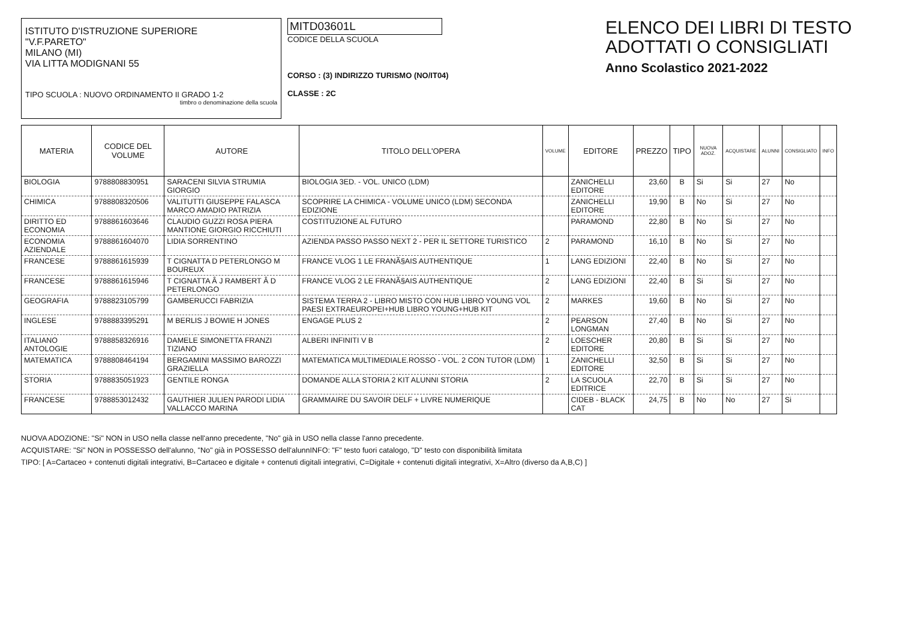ISTITUTO D'ISTRUZIONE SUPERIORE
"V.F.PARETO"
MILANO (MI)
VIA LITTA MODIGNANI 55
TIPO SCUOLA : NUOVO ORDINAMENTO II GRADO 1-2
timbro o denominazione della scuola
MITD03601L
CODICE DELLA SCUOLA
CORSO : (3) INDIRIZZO TURISMO (NO/IT04)
CLASSE : 2C
ELENCO DEI LIBRI DI TESTO
ADOTTATI O CONSIGLIATI
Anno Scolastico 2021-2022
| MATERIA | CODICE DEL VOLUME | AUTORE | TITOLO DELL'OPERA | VOLUME | EDITORE | PREZZO | TIPO | NUOVA ADOZ. | ACQUISTARE | ALUNNI | CONSIGLIATO | INFO |
| --- | --- | --- | --- | --- | --- | --- | --- | --- | --- | --- | --- | --- |
| BIOLOGIA | 9788808830951 | SARACENI SILVIA STRUMIA GIORGIO | BIOLOGIA 3ED. - VOL. UNICO (LDM) | | ZANICHELLI EDITORE | 23,60 | B | Si | Si | 27 | No | |
| CHIMICA | 9788808320506 | VALITUTTI GIUSEPPE FALASCA MARCO AMADIO PATRIZIA | SCOPRIRE LA CHIMICA - VOLUME UNICO (LDM) SECONDA EDIZIONE | | ZANICHELLI EDITORE | 19,90 | B | No | Si | 27 | No | |
| DIRITTO ED ECONOMIA | 9788861603646 | CLAUDIO GUZZI ROSA PIERA MANTIONE GIORGIO RICCHIUTI | COSTITUZIONE AL FUTURO | | PARAMOND | 22,80 | B | No | Si | 27 | No | |
| ECONOMIA AZIENDALE | 9788861604070 | LIDIA SORRENTINO | AZIENDA PASSO PASSO NEXT 2 - PER IL SETTORE TURISTICO | 2 | PARAMOND | 16,10 | B | No | Si | 27 | No | |
| FRANCESE | 9788861615939 | T CIGNATTA D PETERLONGO M BOUREUX | FRANCE VLOG 1 LE FRANÃ§AIS AUTHENTIQUE | 1 | LANG EDIZIONI | 22,40 | B | No | Si | 27 | No | |
| FRANCESE | 9788861615946 | T CIGNATTA Â J RAMBERT Â D PETERLONGO | FRANCE VLOG 2 LE FRANÃ§AIS AUTHENTIQUE | 2 | LANG EDIZIONI | 22,40 | B | Si | Si | 27 | No | |
| GEOGRAFIA | 9788823105799 | GAMBERUCCI FABRIZIA | SISTEMA TERRA 2 - LIBRO MISTO CON HUB LIBRO YOUNG VOL PAESI EXTRAEUROPEI+HUB LIBRO YOUNG+HUB KIT | 2 | MARKES | 19,60 | B | No | Si | 27 | No | |
| INGLESE | 9788883395291 | M BERLIS J BOWIE H JONES | ENGAGE PLUS 2 | 2 | PEARSON LONGMAN | 27,40 | B | No | Si | 27 | No | |
| ITALIANO ANTOLOGIE | 9788858326916 | DAMELE SIMONETTA FRANZI TIZIANO | ALBERI INFINITI V B | 2 | LOESCHER EDITORE | 20,80 | B | Si | Si | 27 | No | |
| MATEMATICA | 9788808464194 | BERGAMINI MASSIMO BAROZZI GRAZIELLA | MATEMATICA MULTIMEDIALE.ROSSO - VOL. 2 CON TUTOR (LDM) | 1 | ZANICHELLI EDITORE | 32,50 | B | Si | Si | 27 | No | |
| STORIA | 9788835051923 | GENTILE RONGA | DOMANDE ALLA STORIA 2 KIT ALUNNI STORIA | 2 | LA SCUOLA EDITRICE | 22,70 | B | Si | Si | 27 | No | |
| FRANCESE | 9788853012432 | GAUTHIER JULIEN PARODI LIDIA VALLACCO MARINA | GRAMMAIRE DU SAVOIR DELF + LIVRE NUMERIQUE | | CIDEB - BLACK CAT | 24,75 | B | No | No | 27 | Si | |
NUOVA ADOZIONE: "Si" NON in USO nella classe nell'anno precedente, "No" già in USO nella classe l'anno precedente.
ACQUISTARE: "Si" NON in POSSESSO dell'alunno, "No" già in POSSESSO dell'alunnINFO: "F" testo fuori catalogo, "D" testo con disponibilità limitata
TIPO: [ A=Cartaceo + contenuti digitali integrativi, B=Cartaceo e digitale + contenuti digitali integrativi, C=Digitale + contenuti digitali integrativi, X=Altro (diverso da A,B,C) ]